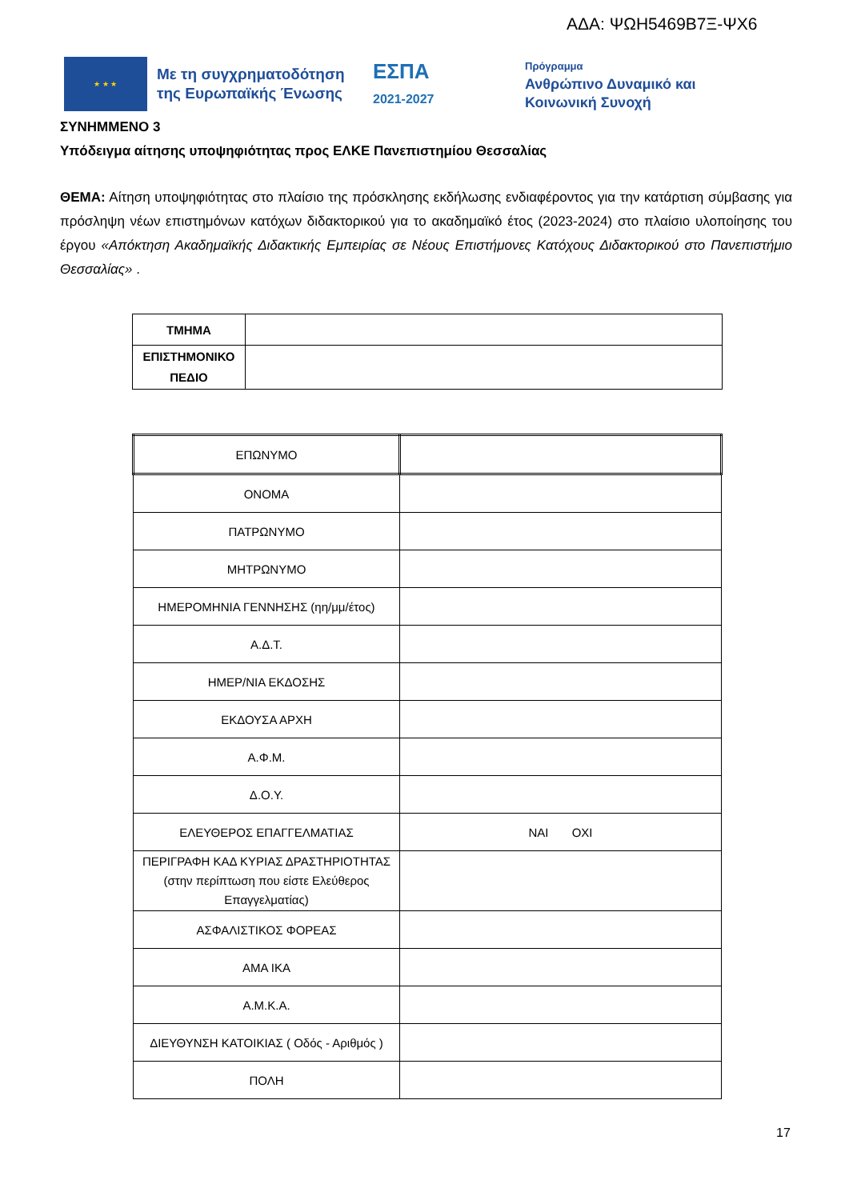ΑΔΑ: ΨΩΗ5469Β7Ξ-ΨΧ6
★ ★ ★
Με τη συγχρηματοδότηση της Ευρωπαϊκής Ένωσης
ΕΣΠΑ
2021-2027
Πρόγραμμα
Ανθρώπινο Δυναμικό και
Κοινωνική Συνοχή
ΣΥΝΗΜΜΕΝΟ 3
Υπόδειγμα αίτησης υποψηφιότητας προς ΕΛΚΕ Πανεπιστημίου Θεσσαλίας
ΘΕΜΑ: Αίτηση υποψηφιότητας στο πλαίσιο της πρόσκλησης εκδήλωσης ενδιαφέροντος για την κατάρτιση σύμβασης για πρόσληψη νέων επιστημόνων κατόχων διδακτορικού για το ακαδημαϊκό έτος (2023-2024) στο πλαίσιο υλοποίησης του έργου «Απόκτηση Ακαδημαϊκής Διδακτικής Εμπειρίας σε Νέους Επιστήμονες Κατόχους Διδακτορικού στο Πανεπιστήμιο Θεσσαλίας» .
| ΤΜΗΜΑ | |
| ΕΠΙΣΤΗΜΟΝΙΚΟ ΠΕΔΙΟ | |
| ΕΠΩΝΥΜΟ | |
| ΟΝΟΜΑ | |
| ΠΑΤΡΩΝΥΜΟ | |
| ΜΗΤΡΩΝΥΜΟ | |
| ΗΜΕΡΟΜΗΝΙΑ ΓΕΝΝΗΣΗΣ (ηη/μμ/έτος) | |
| Α.Δ.Τ. | |
| ΗΜΕΡ/ΝΙΑ ΕΚΔΟΣΗΣ | |
| ΕΚΔΟΥΣΑ ΑΡΧΗ | |
| Α.Φ.Μ. | |
| Δ.Ο.Υ. | |
| ΕΛΕΥΘΕΡΟΣ ΕΠΑΓΓΕΛΜΑΤΙΑΣ | ΝΑΙ ΟΧΙ |
| ΠΕΡΙΓΡΑΦΗ ΚΑΔ ΚΥΡΙΑΣ ΔΡΑΣΤΗΡΙΟΤΗΤΑΣ (στην περίπτωση που είστε Ελεύθερος Επαγγελματίας) | |
| ΑΣΦΑΛΙΣΤΙΚΟΣ ΦΟΡΕΑΣ | |
| ΑΜΑ ΙΚΑ | |
| Α.Μ.Κ.Α. | |
| ΔΙΕΥΘΥΝΣΗ ΚΑΤΟΙΚΙΑΣ ( Οδός - Αριθμός ) | |
| ΠΟΛΗ | |
17